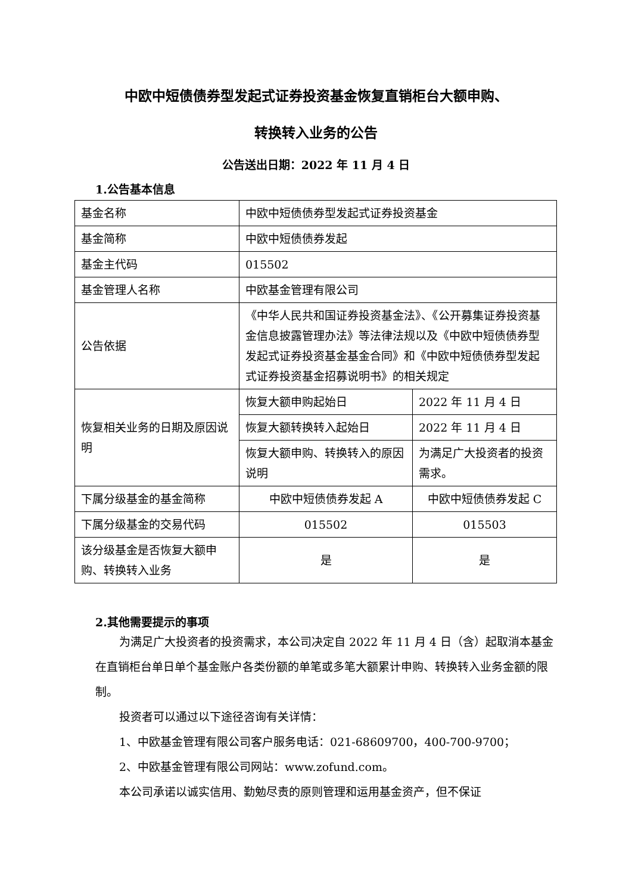中欧中短债债券型发起式证券投资基金恢复直销柜台大额申购、
转换转入业务的公告
公告送出日期：2022 年 11 月 4 日
1.公告基本信息
| 基金名称 | 中欧中短债债券型发起式证券投资基金 | |
| 基金简称 | 中欧中短债债券发起 | |
| 基金主代码 | 015502 | |
| 基金管理人名称 | 中欧基金管理有限公司 | |
| 公告依据 | 《中华人民共和国证券投资基金法》、《公开募集证券投资基金信息披露管理办法》等法律法规以及《中欧中短债债券型发起式证券投资基金基金合同》和《中欧中短债债券型发起式证券投资基金招募说明书》的相关规定 | |
| 恢复相关业务的日期及原因说明 | 恢复大额申购起始日 | 2022 年 11 月 4 日 |
| | 恢复大额转换转入起始日 | 2022 年 11 月 4 日 |
| | 恢复大额申购、转换转入的原因说明 | 为满足广大投资者的投资需求。 |
| 下属分级基金的基金简称 | 中欧中短债债券发起 A | 中欧中短债债券发起 C |
| 下属分级基金的交易代码 | 015502 | 015503 |
| 该分级基金是否恢复大额申购、转换转入业务 | 是 | 是 |
2.其他需要提示的事项
为满足广大投资者的投资需求，本公司决定自 2022 年 11 月 4 日（含）起取消本基金在直销柜台单日单个基金账户各类份额的单笔或多笔大额累计申购、转换转入业务金额的限制。
投资者可以通过以下途径咨询有关详情：
1、中欧基金管理有限公司客户服务电话：021-68609700，400-700-9700；
2、中欧基金管理有限公司网站：www.zofund.com。
本公司承诺以诚实信用、勤勉尽责的原则管理和运用基金资产，但不保证